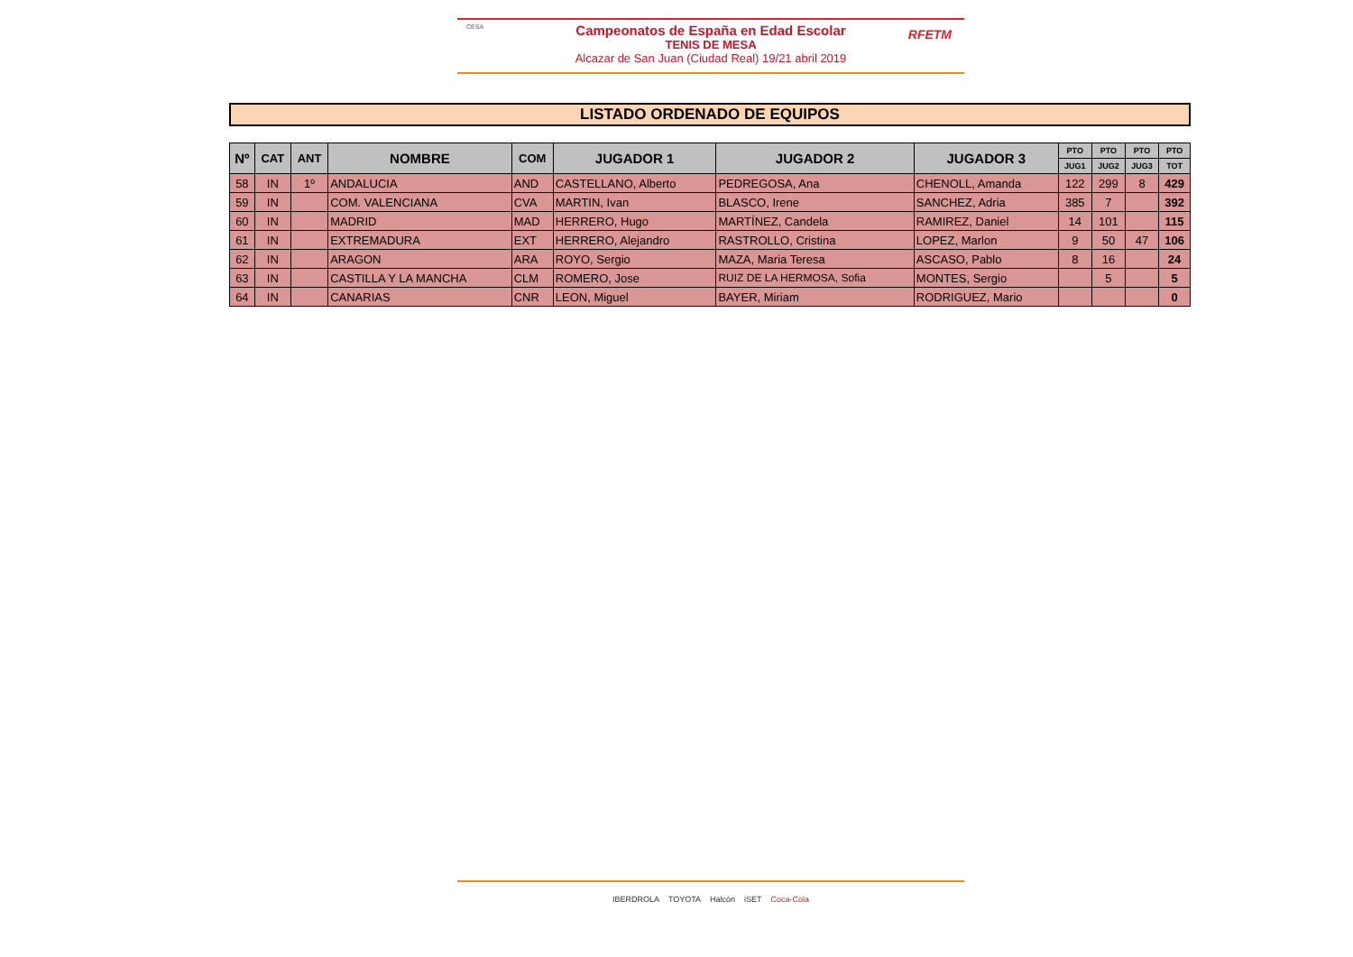CESA
Campeonatos de España en Edad Escolar
TENIS DE MESA
Alcazar de San Juan (Ciudad Real) 19/21 abril 2019
RFETM
LISTADO ORDENADO DE EQUIPOS
| Nº | CAT | ANT | NOMBRE | COM | JUGADOR 1 | JUGADOR 2 | JUGADOR 3 | PTO | PTO | PTO | PTO |
| --- | --- | --- | --- | --- | --- | --- | --- | --- | --- | --- | --- |
| | | | | | | | | JUG1 | JUG2 | JUG3 | TOT |
| 58 | IN | 1º | ANDALUCIA | AND | CASTELLANO, Alberto | PEDREGOSA, Ana | CHENOLL, Amanda | 122 | 299 | 8 | 429 |
| 59 | IN | | COM. VALENCIANA | CVA | MARTIN, Ivan | BLASCO, Irene | SANCHEZ, Adria | 385 | 7 | | 392 |
| 60 | IN | | MADRID | MAD | HERRERO, Hugo | MARTÍNEZ, Candela | RAMIREZ, Daniel | 14 | 101 | | 115 |
| 61 | IN | | EXTREMADURA | EXT | HERRERO, Alejandro | RASTROLLO, Cristina | LOPEZ, Marlon | 9 | 50 | 47 | 106 |
| 62 | IN | | ARAGON | ARA | ROYO, Sergio | MAZA, Maria Teresa | ASCASO, Pablo | 8 | 16 | | 24 |
| 63 | IN | | CASTILLA Y LA MANCHA | CLM | ROMERO, Jose | RUIZ DE LA HERMOSA, Sofia | MONTES, Sergio | | 5 | | 5 |
| 64 | IN | | CANARIAS | CNR | LEON, Miguel | BAYER, Miriam | RODRIGUEZ, Mario | | | | 0 |
IBERDROLA TOYOTA Halcón iSET Coca-Cola